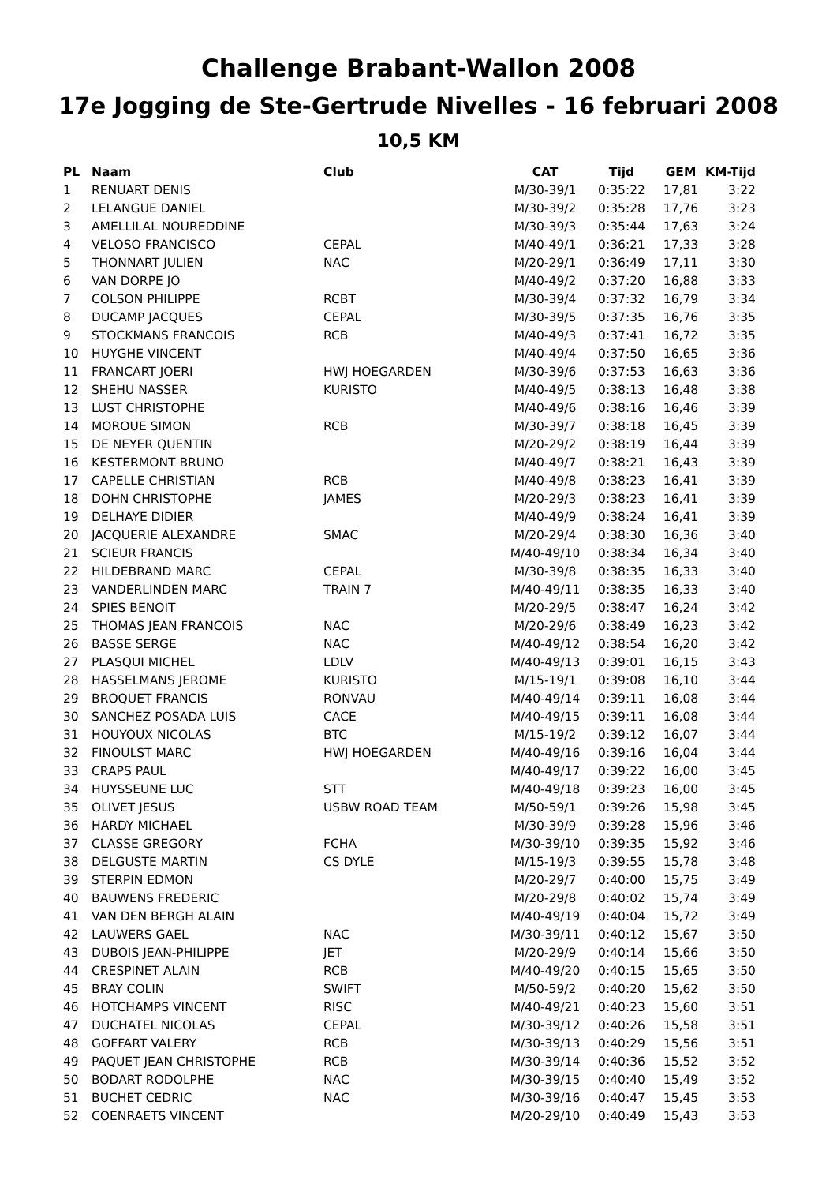Challenge Brabant-Wallon 2008
17e Jogging de Ste-Gertrude Nivelles - 16 februari 2008
10,5 KM
| PL | Naam | Club | CAT | Tijd | GEM | KM-Tijd |
| --- | --- | --- | --- | --- | --- | --- |
| 1 | RENUART DENIS | | M/30-39/1 | 0:35:22 | 17,81 | 3:22 |
| 2 | LELANGUE DANIEL | | M/30-39/2 | 0:35:28 | 17,76 | 3:23 |
| 3 | AMELLILAL NOUREDDINE | | M/30-39/3 | 0:35:44 | 17,63 | 3:24 |
| 4 | VELOSO FRANCISCO | CEPAL | M/40-49/1 | 0:36:21 | 17,33 | 3:28 |
| 5 | THONNART JULIEN | NAC | M/20-29/1 | 0:36:49 | 17,11 | 3:30 |
| 6 | VAN DORPE JO | | M/40-49/2 | 0:37:20 | 16,88 | 3:33 |
| 7 | COLSON PHILIPPE | RCBT | M/30-39/4 | 0:37:32 | 16,79 | 3:34 |
| 8 | DUCAMP JACQUES | CEPAL | M/30-39/5 | 0:37:35 | 16,76 | 3:35 |
| 9 | STOCKMANS FRANCOIS | RCB | M/40-49/3 | 0:37:41 | 16,72 | 3:35 |
| 10 | HUYGHE VINCENT | | M/40-49/4 | 0:37:50 | 16,65 | 3:36 |
| 11 | FRANCART JOERI | HWJ HOEGARDEN | M/30-39/6 | 0:37:53 | 16,63 | 3:36 |
| 12 | SHEHU NASSER | KURISTO | M/40-49/5 | 0:38:13 | 16,48 | 3:38 |
| 13 | LUST CHRISTOPHE | | M/40-49/6 | 0:38:16 | 16,46 | 3:39 |
| 14 | MOROUE SIMON | RCB | M/30-39/7 | 0:38:18 | 16,45 | 3:39 |
| 15 | DE NEYER QUENTIN | | M/20-29/2 | 0:38:19 | 16,44 | 3:39 |
| 16 | KESTERMONT BRUNO | | M/40-49/7 | 0:38:21 | 16,43 | 3:39 |
| 17 | CAPELLE CHRISTIAN | RCB | M/40-49/8 | 0:38:23 | 16,41 | 3:39 |
| 18 | DOHN CHRISTOPHE | JAMES | M/20-29/3 | 0:38:23 | 16,41 | 3:39 |
| 19 | DELHAYE DIDIER | | M/40-49/9 | 0:38:24 | 16,41 | 3:39 |
| 20 | JACQUERIE ALEXANDRE | SMAC | M/20-29/4 | 0:38:30 | 16,36 | 3:40 |
| 21 | SCIEUR FRANCIS | | M/40-49/10 | 0:38:34 | 16,34 | 3:40 |
| 22 | HILDEBRAND MARC | CEPAL | M/30-39/8 | 0:38:35 | 16,33 | 3:40 |
| 23 | VANDERLINDEN MARC | TRAIN 7 | M/40-49/11 | 0:38:35 | 16,33 | 3:40 |
| 24 | SPIES BENOIT | | M/20-29/5 | 0:38:47 | 16,24 | 3:42 |
| 25 | THOMAS JEAN FRANCOIS | NAC | M/20-29/6 | 0:38:49 | 16,23 | 3:42 |
| 26 | BASSE SERGE | NAC | M/40-49/12 | 0:38:54 | 16,20 | 3:42 |
| 27 | PLASQUI MICHEL | LDLV | M/40-49/13 | 0:39:01 | 16,15 | 3:43 |
| 28 | HASSELMANS JEROME | KURISTO | M/15-19/1 | 0:39:08 | 16,10 | 3:44 |
| 29 | BROQUET FRANCIS | RONVAU | M/40-49/14 | 0:39:11 | 16,08 | 3:44 |
| 30 | SANCHEZ POSADA LUIS | CACE | M/40-49/15 | 0:39:11 | 16,08 | 3:44 |
| 31 | HOUYOUX NICOLAS | BTC | M/15-19/2 | 0:39:12 | 16,07 | 3:44 |
| 32 | FINOULST MARC | HWJ HOEGARDEN | M/40-49/16 | 0:39:16 | 16,04 | 3:44 |
| 33 | CRAPS PAUL | | M/40-49/17 | 0:39:22 | 16,00 | 3:45 |
| 34 | HUYSSEUNE LUC | STT | M/40-49/18 | 0:39:23 | 16,00 | 3:45 |
| 35 | OLIVET JESUS | USBW ROAD TEAM | M/50-59/1 | 0:39:26 | 15,98 | 3:45 |
| 36 | HARDY MICHAEL | | M/30-39/9 | 0:39:28 | 15,96 | 3:46 |
| 37 | CLASSE GREGORY | FCHA | M/30-39/10 | 0:39:35 | 15,92 | 3:46 |
| 38 | DELGUSTE MARTIN | CS DYLE | M/15-19/3 | 0:39:55 | 15,78 | 3:48 |
| 39 | STERPIN EDMON | | M/20-29/7 | 0:40:00 | 15,75 | 3:49 |
| 40 | BAUWENS FREDERIC | | M/20-29/8 | 0:40:02 | 15,74 | 3:49 |
| 41 | VAN DEN BERGH ALAIN | | M/40-49/19 | 0:40:04 | 15,72 | 3:49 |
| 42 | LAUWERS GAEL | NAC | M/30-39/11 | 0:40:12 | 15,67 | 3:50 |
| 43 | DUBOIS JEAN-PHILIPPE | JET | M/20-29/9 | 0:40:14 | 15,66 | 3:50 |
| 44 | CRESPINET ALAIN | RCB | M/40-49/20 | 0:40:15 | 15,65 | 3:50 |
| 45 | BRAY COLIN | SWIFT | M/50-59/2 | 0:40:20 | 15,62 | 3:50 |
| 46 | HOTCHAMPS VINCENT | RISC | M/40-49/21 | 0:40:23 | 15,60 | 3:51 |
| 47 | DUCHATEL NICOLAS | CEPAL | M/30-39/12 | 0:40:26 | 15,58 | 3:51 |
| 48 | GOFFART VALERY | RCB | M/30-39/13 | 0:40:29 | 15,56 | 3:51 |
| 49 | PAQUET JEAN CHRISTOPHE | RCB | M/30-39/14 | 0:40:36 | 15,52 | 3:52 |
| 50 | BODART RODOLPHE | NAC | M/30-39/15 | 0:40:40 | 15,49 | 3:52 |
| 51 | BUCHET CEDRIC | NAC | M/30-39/16 | 0:40:47 | 15,45 | 3:53 |
| 52 | COENRAETS VINCENT | | M/20-29/10 | 0:40:49 | 15,43 | 3:53 |